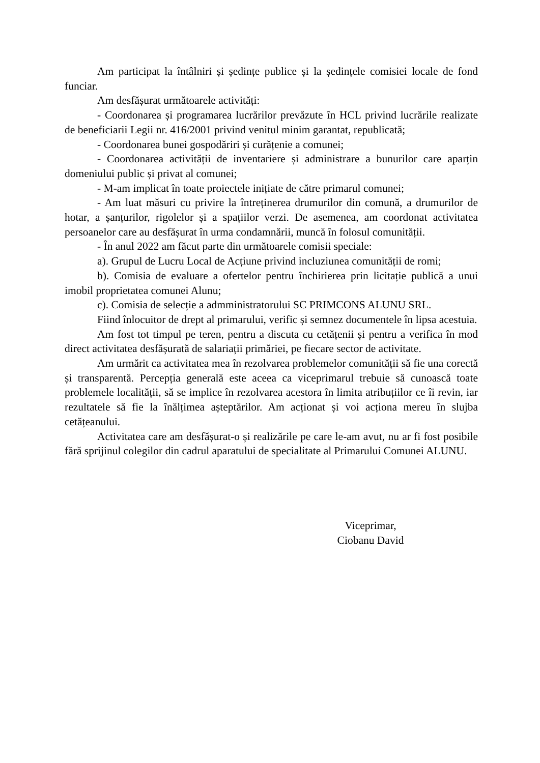Am participat la întâlniri și ședințe publice și la ședințele comisiei locale de fond funciar.
Am desfășurat următoarele activități:
- Coordonarea și programarea lucrărilor prevăzute în HCL privind lucrările realizate de beneficiarii Legii nr. 416/2001 privind venitul minim garantat, republicată;
- Coordonarea bunei gospodăriri și curățenie a comunei;
- Coordonarea activității de inventariere și administrare a bunurilor care aparțin domeniului public și privat al comunei;
- M-am implicat în toate proiectele inițiate de către primarul comunei;
- Am luat măsuri cu privire la întreținerea drumurilor din comună, a drumurilor de hotar, a șanțurilor, rigolelor și a spațiilor verzi. De asemenea, am coordonat activitatea persoanelor care au desfășurat în urma condamnării, muncă în folosul comunității.
- În anul 2022 am făcut parte din următoarele comisii speciale:
a). Grupul de Lucru Local de Acțiune privind incluziunea comunității de romi;
b). Comisia de evaluare a ofertelor pentru închirierea prin licitație publică a unui imobil proprietatea comunei Alunu;
c). Comisia de selecție a admministratorului SC PRIMCONS ALUNU SRL.
Fiind înlocuitor de drept al primarului, verific și semnez documentele în lipsa acestuia.
Am fost tot timpul pe teren, pentru a discuta cu cetățenii și pentru a verifica în mod direct activitatea desfășurată de salariații primăriei, pe fiecare sector de activitate.
Am urmărit ca activitatea mea în rezolvarea problemelor comunității să fie una corectă și transparentă. Percepția generală este aceea ca viceprimarul trebuie să cunoască toate problemele localității, să se implice în rezolvarea acestora în limita atribuțiilor ce îi revin, iar rezultatele să fie la înălțimea așteptărilor. Am acționat și voi acționa mereu în slujba cetățeanului.
Activitatea care am desfășurat-o și realizările pe care le-am avut, nu ar fi fost posibile fără sprijinul colegilor din cadrul aparatului de specialitate al Primarului Comunei ALUNU.
Viceprimar,
Ciobanu David